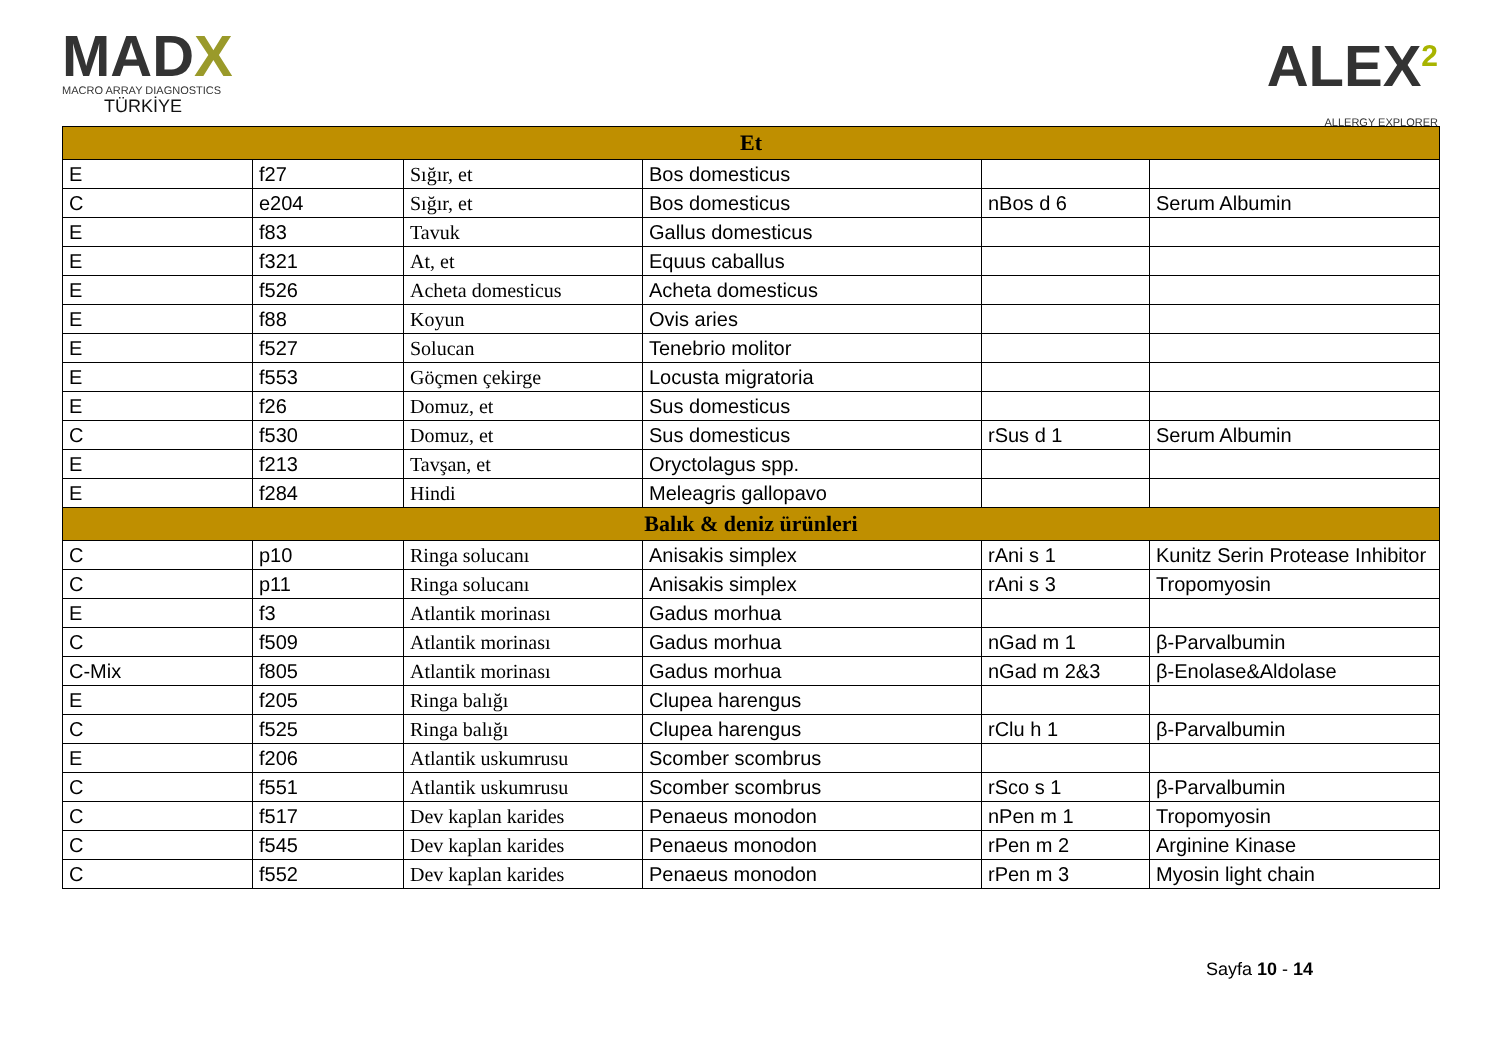MADX
MACRO ARRAY DIAGNOSTICS
TÜRKİYE
ALEX<sup>2</sup>
ALLERGY EXPLORER
| Et | | | | | |
| --- | --- | --- | --- | --- | --- |
| E | f27 | Sığır, et | Bos domesticus | | |
| C | e204 | Sığır, et | Bos domesticus | nBos d 6 | Serum Albumin |
| E | f83 | Tavuk | Gallus domesticus | | |
| E | f321 | At, et | Equus caballus | | |
| E | f526 | Acheta domesticus | Acheta domesticus | | |
| E | f88 | Koyun | Ovis aries | | |
| E | f527 | Solucan | Tenebrio molitor | | |
| E | f553 | Göçmen çekirge | Locusta migratoria | | |
| E | f26 | Domuz, et | Sus domesticus | | |
| C | f530 | Domuz, et | Sus domesticus | rSus d 1 | Serum Albumin |
| E | f213 | Tavşan, et | Oryctolagus spp. | | |
| E | f284 | Hindi | Meleagris gallopavo | | |
| Balık & deniz ürünleri | | | | | |
| C | p10 | Ringa solucanı | Anisakis simplex | rAni s 1 | Kunitz Serin Protease Inhibitor |
| C | p11 | Ringa solucanı | Anisakis simplex | rAni s 3 | Tropomyosin |
| E | f3 | Atlantik morinası | Gadus morhua | | |
| C | f509 | Atlantik morinası | Gadus morhua | nGad m 1 | β-Parvalbumin |
| C-Mix | f805 | Atlantik morinası | Gadus morhua | nGad m 2&3 | β-Enolase&Aldolase |
| E | f205 | Ringa balığı | Clupea harengus | | |
| C | f525 | Ringa balığı | Clupea harengus | rClu h 1 | β-Parvalbumin |
| E | f206 | Atlantik uskumrusu | Scomber scombrus | | |
| C | f551 | Atlantik uskumrusu | Scomber scombrus | rSco s 1 | β-Parvalbumin |
| C | f517 | Dev kaplan karides | Penaeus monodon | nPen m 1 | Tropomyosin |
| C | f545 | Dev kaplan karides | Penaeus monodon | rPen m 2 | Arginine Kinase |
| C | f552 | Dev kaplan karides | Penaeus monodon | rPen m 3 | Myosin light chain |
Sayfa 10 - 14